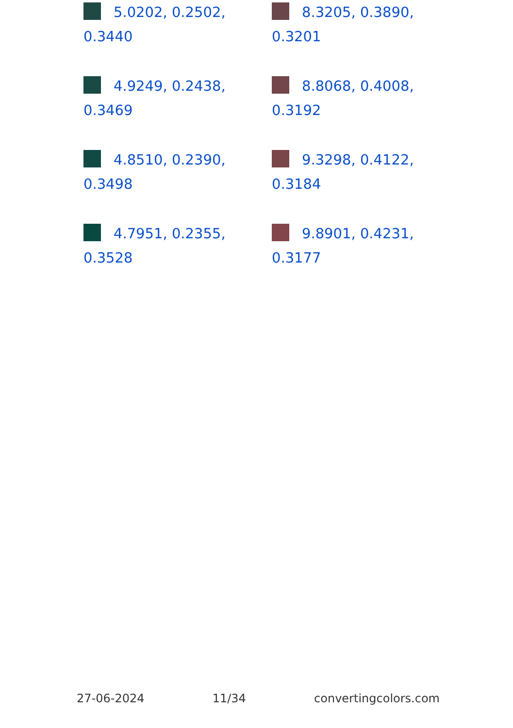5.0202, 0.2502, 0.3440
8.3205, 0.3890, 0.3201
4.9249, 0.2438, 0.3469
8.8068, 0.4008, 0.3192
4.8510, 0.2390, 0.3498
9.3298, 0.4122, 0.3184
4.7951, 0.2355, 0.3528
9.8901, 0.4231, 0.3177
27-06-2024 11/34 convertingcolors.com